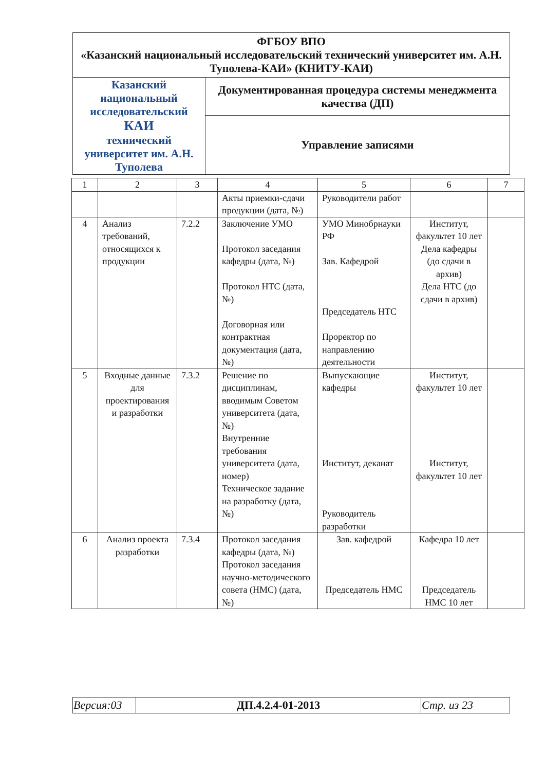| ФГБОУ ВПО «Казанский национальный исследовательский технический университет им. А.Н. Туполева-КАИ» (КНИТУ-КАИ) | |
| Казанский национальный исследовательский КАИ технический университет им. А.Н. Туполева | Документированная процедура системы менеджмента качества (ДП) |
| | Управление записями |
| 1 | 2 | 3 | 4 | 5 | 6 | 7 |
| | | | Акты приемки-сдачи продукции (дата, №) | Руководители работ | | |
| 4 | Анализ требований, относящихся к продукции | 7.2.2 | Заключение УМО Протокол заседания кафедры (дата, №) Протокол НТС (дата, №) Договорная или контрактная документация (дата, №) | УМО Минобрнауки РФ Зав. Кафедрой Председатель НТС Проректор по направлению деятельности | Институт, факультет 10 лет Дела кафедры (до сдачи в архив) Дела НТС (до сдачи в архив) | |
| 5 | Входные данные для проектирования и разработки | 7.3.2 | Решение по дисциплинам, вводимым Советом университета (дата, №) Внутренние требования университета (дата, номер) Техническое задание на разработку (дата, №) | Выпускающие кафедры Институт, деканат Руководитель разработки | Институт, факультет 10 лет Институт, факультет 10 лет | |
| 6 | Анализ проекта разработки | 7.3.4 | Протокол заседания кафедры (дата, №) Протокол заседания научно-методического совета (НМС) (дата, №) | Зав. кафедрой Председатель НМС | Кафедра 10 лет Председатель НМС 10 лет | |
| Версия:03 | ДП.4.2.4-01-2013 | Стр. из 23 |